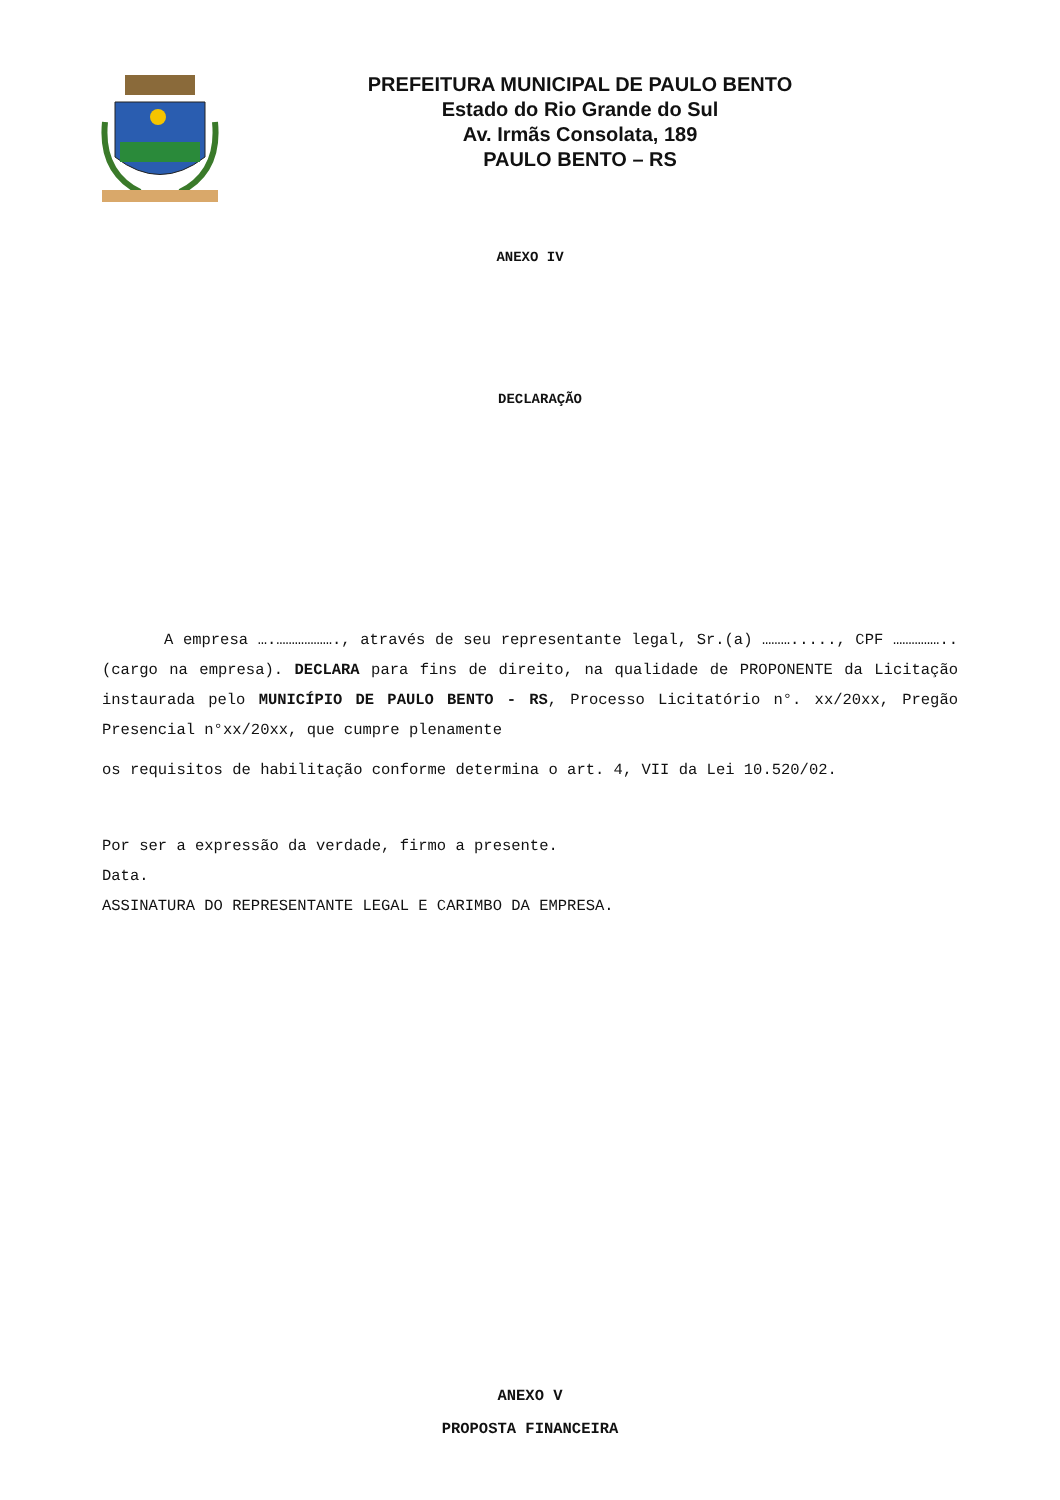PREFEITURA MUNICIPAL DE PAULO BENTO
Estado do Rio Grande do Sul
Av. Irmãs Consolata, 189
PAULO BENTO – RS
ANEXO IV
DECLARAÇÃO
A empresa ….………………., através de seu representante legal, Sr.(a) ………....., CPF ……………..(cargo na empresa). DECLARA para fins de direito, na qualidade de PROPONENTE da Licitação instaurada pelo MUNICÍPIO DE PAULO BENTO - RS, Processo Licitatório n°. xx/20xx, Pregão Presencial n°xx/20xx, que cumpre plenamente
os requisitos de habilitação conforme determina o art. 4, VII da Lei 10.520/02.
Por ser a expressão da verdade, firmo a presente.
Data.
ASSINATURA DO REPRESENTANTE LEGAL E CARIMBO DA EMPRESA.
ANEXO V
PROPOSTA FINANCEIRA